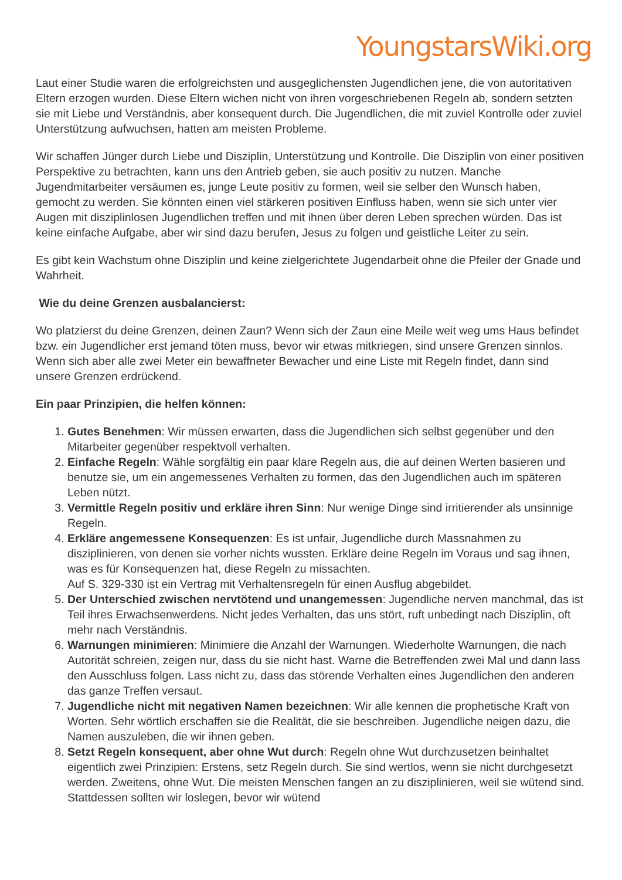YoungstarsWiki.org
Laut einer Studie waren die erfolgreichsten und ausgeglichensten Jugendlichen jene, die von autoritativen Eltern erzogen wurden. Diese Eltern wichen nicht von ihren vorgeschriebenen Regeln ab, sondern setzten sie mit Liebe und Verständnis, aber konsequent durch. Die Jugendlichen, die mit zuviel Kontrolle oder zuviel Unterstützung aufwuchsen, hatten am meisten Probleme.
Wir schaffen Jünger durch Liebe und Disziplin, Unterstützung und Kontrolle. Die Disziplin von einer positiven Perspektive zu betrachten, kann uns den Antrieb geben, sie auch positiv zu nutzen. Manche Jugendmitarbeiter versäumen es, junge Leute positiv zu formen, weil sie selber den Wunsch haben, gemocht zu werden. Sie könnten einen viel stärkeren positiven Einfluss haben, wenn sie sich unter vier Augen mit disziplinlosen Jugendlichen treffen und mit ihnen über deren Leben sprechen würden. Das ist keine einfache Aufgabe, aber wir sind dazu berufen, Jesus zu folgen und geistliche Leiter zu sein.
Es gibt kein Wachstum ohne Disziplin und keine zielgerichtete Jugendarbeit ohne die Pfeiler der Gnade und Wahrheit.
Wie du deine Grenzen ausbalancierst:
Wo platzierst du deine Grenzen, deinen Zaun? Wenn sich der Zaun eine Meile weit weg ums Haus befindet bzw. ein Jugendlicher erst jemand töten muss, bevor wir etwas mitkriegen, sind unsere Grenzen sinnlos. Wenn sich aber alle zwei Meter ein bewaffneter Bewacher und eine Liste mit Regeln findet, dann sind unsere Grenzen erdrückend.
Ein paar Prinzipien, die helfen können:
1. Gutes Benehmen: Wir müssen erwarten, dass die Jugendlichen sich selbst gegenüber und den Mitarbeiter gegenüber respektvoll verhalten.
2. Einfache Regeln: Wähle sorgfältig ein paar klare Regeln aus, die auf deinen Werten basieren und benutze sie, um ein angemessenes Verhalten zu formen, das den Jugendlichen auch im späteren Leben nützt.
3. Vermittle Regeln positiv und erkläre ihren Sinn: Nur wenige Dinge sind irritierender als unsinnige Regeln.
4. Erkläre angemessene Konsequenzen: Es ist unfair, Jugendliche durch Massnahmen zu disziplinieren, von denen sie vorher nichts wussten. Erkläre deine Regeln im Voraus und sag ihnen, was es für Konsequenzen hat, diese Regeln zu missachten.
Auf S. 329-330 ist ein Vertrag mit Verhaltensregeln für einen Ausflug abgebildet.
5. Der Unterschied zwischen nervtötend und unangemessen: Jugendliche nerven manchmal, das ist Teil ihres Erwachsenwerdens. Nicht jedes Verhalten, das uns stört, ruft unbedingt nach Disziplin, oft mehr nach Verständnis.
6. Warnungen minimieren: Minimiere die Anzahl der Warnungen. Wiederholte Warnungen, die nach Autorität schreien, zeigen nur, dass du sie nicht hast. Warne die Betreffenden zwei Mal und dann lass den Ausschluss folgen. Lass nicht zu, dass das störende Verhalten eines Jugendlichen den anderen das ganze Treffen versaut.
7. Jugendliche nicht mit negativen Namen bezeichnen: Wir alle kennen die prophetische Kraft von Worten. Sehr wörtlich erschaffen sie die Realität, die sie beschreiben. Jugendliche neigen dazu, die Namen auszuleben, die wir ihnen geben.
8. Setzt Regeln konsequent, aber ohne Wut durch: Regeln ohne Wut durchzusetzen beinhaltet eigentlich zwei Prinzipien: Erstens, setz Regeln durch. Sie sind wertlos, wenn sie nicht durchgesetzt werden. Zweitens, ohne Wut. Die meisten Menschen fangen an zu disziplinieren, weil sie wütend sind. Stattdessen sollten wir loslegen, bevor wir wütend